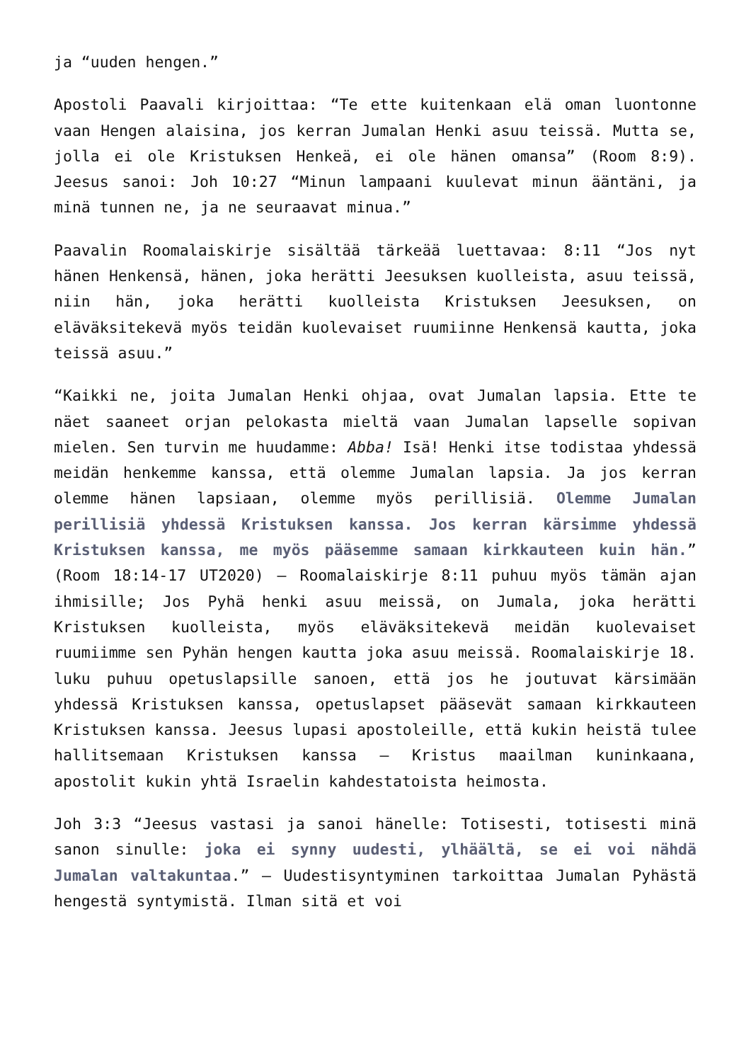ja “uuden hengen.”
Apostoli Paavali kirjoittaa: “Te ette kuitenkaan elä oman luontonne vaan Hengen alaisina, jos kerran Jumalan Henki asuu teissä. Mutta se, jolla ei ole Kristuksen Henkeä, ei ole hänen omansa” (Room 8:9). Jeesus sanoi: Joh 10:27 “Minun lampaani kuulevat minun ääntäni, ja minä tunnen ne, ja ne seuraavat minua.”
Paavalin Roomalaiskirje sisältää tärkeää luettavaa: 8:11 “Jos nyt hänen Henkensä, hänen, joka herätti Jeesuksen kuolleista, asuu teissä, niin hän, joka herätti kuolleista Kristuksen Jeesuksen, on eläväksitekevä myös teidän kuolevaiset ruumiinne Henkensä kautta, joka teissä asuu.”
“Kaikki ne, joita Jumalan Henki ohjaa, ovat Jumalan lapsia. Ette te näet saaneet orjan pelokasta mieltä vaan Jumalan lapselle sopivan mielen. Sen turvin me huudamme: Abba! Isä! Henki itse todistaa yhdessä meidän henkemme kanssa, että olemme Jumalan lapsia. Ja jos kerran olemme hänen lapsiaan, olemme myös perillisiä. Olemme Jumalan perillisiä yhdessä Kristuksen kanssa. Jos kerran kärsimme yhdessä Kristuksen kanssa, me myös pääsemme samaan kirkkauteen kuin hän.” (Room 18:14-17 UT2020) – Roomalaiskirje 8:11 puhuu myös tämän ajan ihmisille; Jos Pyhä henki asuu meissä, on Jumala, joka herätti Kristuksen kuolleista, myös eläväksitekevä meidän kuolevaiset ruumiimme sen Pyhän hengen kautta joka asuu meissä. Roomalaiskirje 18. luku puhuu opetuslapsille sanoen, että jos he joutuvat kärsimään yhdessä Kristuksen kanssa, opetuslapset pääsevät samaan kirkkauteen Kristuksen kanssa. Jeesus lupasi apostoleille, että kukin heistä tulee hallitsemaan Kristuksen kanssa – Kristus maailman kuninkaana, apostolit kukin yhtä Israelin kahdestatoista heimosta.
Joh 3:3 “Jeesus vastasi ja sanoi hänelle: Totisesti, totisesti minä sanon sinulle: joka ei synny uudesti, ylhäältä, se ei voi nähdä Jumalan valtakuntaa.” – Uudestisyntyminen tarkoittaa Jumalan Pyhästä hengestä syntymistä. Ilman sitä et voi